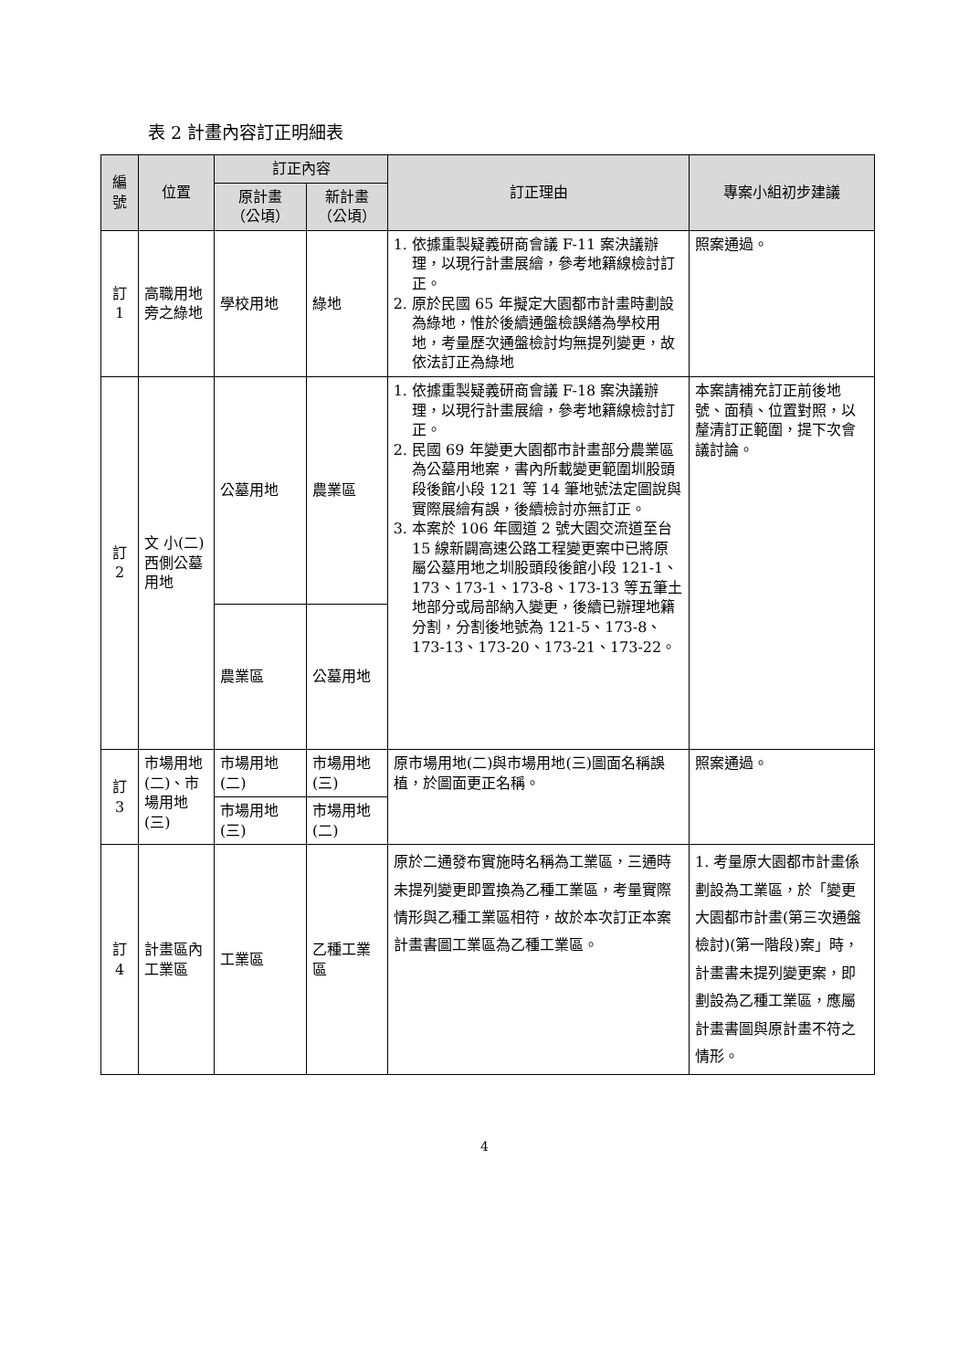表 2 計畫內容訂正明細表
| 編號 | 位置 | 訂正內容 | | 訂正理由 | 專案小組初步建議 |
| --- | --- | --- | --- | --- | --- |
| | | 原計畫 （公頃） | 新計畫 （公頃） | | |
| 訂 1 | 高職用地旁之綠地 | 學校用地 | 綠地 | 1. 依據重製疑義研商會議 F-11 案決議辦理，以現行計畫展繪，參考地籍線檢討訂正。 2. 原於民國 65 年擬定大園都市計畫時劃設為綠地，惟於後續通盤檢誤繕為學校用地，考量歷次通盤檢討均無提列變更，故依法訂正為綠地 | 照案通過。 |
| 訂 2 | 文 小(二)西側公墓用地 | 公墓用地 | 農業區 | 1. 依據重製疑義研商會議 F-18 案決議辦理，以現行計畫展繪，參考地籍線檢討訂正。 2. 民國 69 年變更大園都市計畫部分農業區為公墓用地案，書內所載變更範圍圳股頭段後館小段 121 等 14 筆地號法定圖說與實際展繪有誤，後續檢討亦無訂正。 3. 本案於 106 年國道 2 號大園交流道至台 15 線新闢高速公路工程變更案中已將原屬公墓用地之圳股頭段後館小段 121-1、173、173-1、173-8、173-13 等五筆土地部分或局部納入變更，後續已辦理地籍分割，分割後地號為 121-5、173-8、173-13、173-20、173-21、173-22。 | 本案請補充訂正前後地號、面積、位置對照，以釐清訂正範圍，提下次會議討論。 |
| | | 農業區 | 公墓用地 | | |
| 訂 3 | 市場用地(二)、市場用地(三) | 市場用地(二) | 市場用地(三) | 原市場用地(二)與市場用地(三)圖面名稱誤植，於圖面更正名稱。 | 照案通過。 |
| | | 市場用地(三) | 市場用地(二) | | |
| 訂 4 | 計畫區內工業區 | 工業區 | 乙種工業區 | 原於二通發布實施時名稱為工業區，三通時未提列變更即置換為乙種工業區，考量實際情形與乙種工業區相符，故於本次訂正本案計畫書圖工業區為乙種工業區。 | 1. 考量原大園都市計畫係劃設為工業區，於「變更大園都市計畫(第三次通盤檢討)(第一階段)案」時，計畫書未提列變更案，即劃設為乙種工業區，應屬計畫書圖與原計畫不符之情形。 |
4